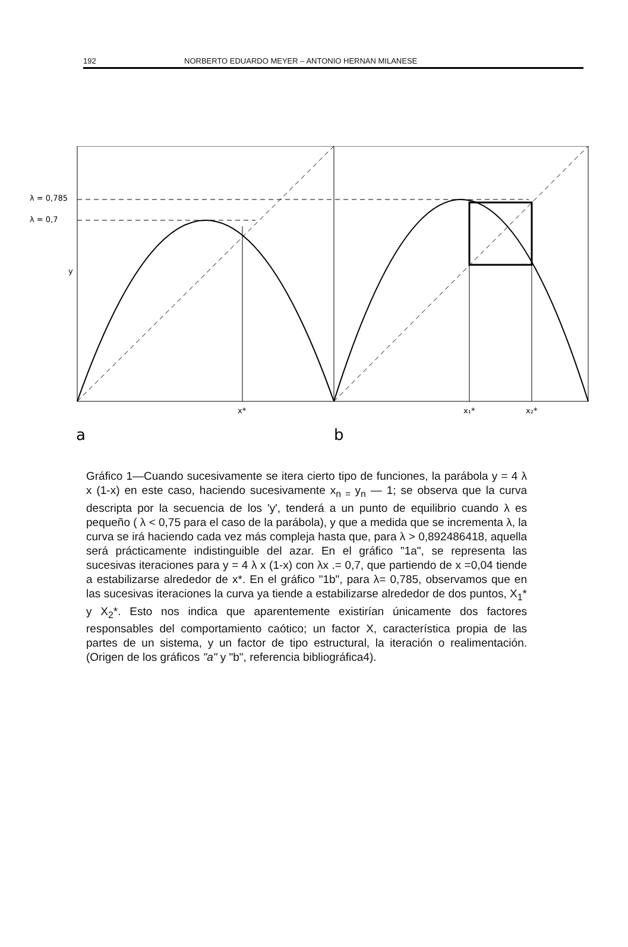192 NORBERTO EDUARDO MEYER – ANTONIO HERNAN MILANESE
λ = 0,785
λ = 0,7
y
x*
x₁*
x₂*
a
b
Gráfico 1—Cuando sucesivamente se itera cierto tipo de funciones, la parábola y = 4 λ x (1-x) en este caso, haciendo sucesivamente x<sub>n =</sub>y<sub>n</sub> — 1; se observa que la curva descripta por la secuencia de los 'y', tenderá a un punto de equilibrio cuando λ es pequeño ( λ < 0,75 para el caso de la parábola), y que a medida que se incrementa λ, la curva se irá haciendo cada vez más compleja hasta que, para λ > 0,892486418, aquella será prácticamente indistinguible del azar. En el gráfico "1a", se representa las sucesivas iteraciones para y = 4 λ x (1-x) con λx .= 0,7, que partiendo de x =0,04 tiende a estabilizarse alrededor de x*. En el gráfico "1b", para λ= 0,785, observamos que en las sucesivas iteraciones la curva ya tiende a estabilizarse alrededor de dos puntos, X<sub>1</sub>* y X<sub>2</sub>*. Esto nos indica que aparentemente existirían únicamente dos factores responsables del comportamiento caótico; un factor X, característica propia de las partes de un sistema, y un factor de tipo estructural, la iteración o realimentación. (Origen de los gráficos "a" y "b", referencia bibliográfica4).